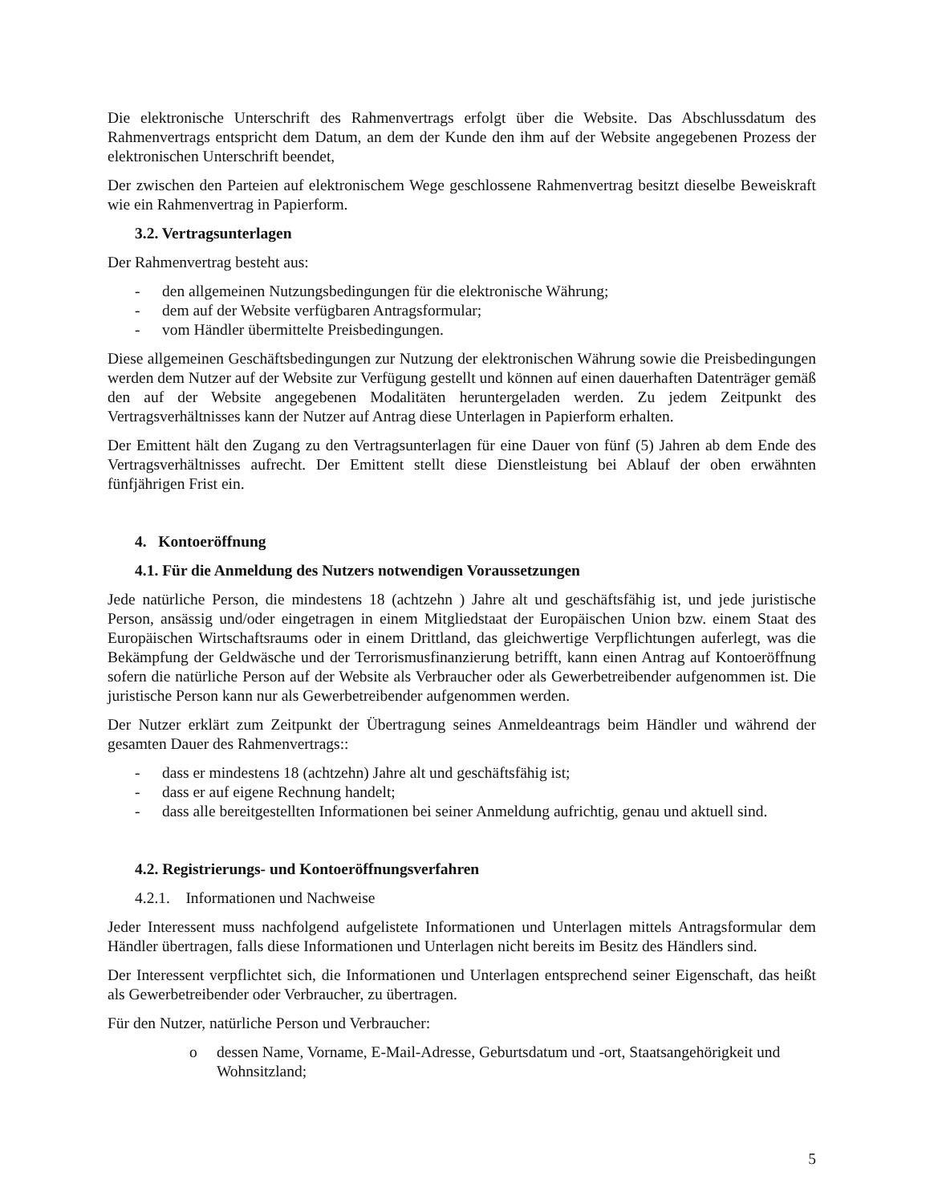Die elektronische Unterschrift des Rahmenvertrags erfolgt über die Website. Das Abschlussdatum des Rahmenvertrags entspricht dem Datum, an dem der Kunde den ihm auf der Website angegebenen Prozess der elektronischen Unterschrift beendet,
Der zwischen den Parteien auf elektronischem Wege geschlossene Rahmenvertrag besitzt dieselbe Beweiskraft wie ein Rahmenvertrag in Papierform.
3.2. Vertragsunterlagen
Der Rahmenvertrag besteht aus:
- den allgemeinen Nutzungsbedingungen für die elektronische Währung;
- dem auf der Website verfügbaren Antragsformular;
- vom Händler übermittelte Preisbedingungen.
Diese allgemeinen Geschäftsbedingungen zur Nutzung der elektronischen Währung sowie die Preisbedingungen werden dem Nutzer auf der Website zur Verfügung gestellt und können auf einen dauerhaften Datenträger gemäß den auf der Website angegebenen Modalitäten heruntergeladen werden. Zu jedem Zeitpunkt des Vertragsverhältnisses kann der Nutzer auf Antrag diese Unterlagen in Papierform erhalten.
Der Emittent hält den Zugang zu den Vertragsunterlagen für eine Dauer von fünf (5) Jahren ab dem Ende des Vertragsverhältnisses aufrecht. Der Emittent stellt diese Dienstleistung bei Ablauf der oben erwähnten fünfjährigen Frist ein.
4. Kontoeröffnung
4.1. Für die Anmeldung des Nutzers notwendigen Voraussetzungen
Jede natürliche Person, die mindestens 18 (achtzehn ) Jahre alt und geschäftsfähig ist, und jede juristische Person, ansässig und/oder eingetragen in einem Mitgliedstaat der Europäischen Union bzw. einem Staat des Europäischen Wirtschaftsraums oder in einem Drittland, das gleichwertige Verpflichtungen auferlegt, was die Bekämpfung der Geldwäsche und der Terrorismusfinanzierung betrifft, kann einen Antrag auf Kontoeröffnung sofern die natürliche Person auf der Website als Verbraucher oder als Gewerbetreibender aufgenommen ist. Die juristische Person kann nur als Gewerbetreibender aufgenommen werden.
Der Nutzer erklärt zum Zeitpunkt der Übertragung seines Anmeldeantrags beim Händler und während der gesamten Dauer des Rahmenvertrags::
- dass er mindestens 18 (achtzehn) Jahre alt und geschäftsfähig ist;
- dass er auf eigene Rechnung handelt;
- dass alle bereitgestellten Informationen bei seiner Anmeldung aufrichtig, genau und aktuell sind.
4.2. Registrierungs- und Kontoeröffnungsverfahren
4.2.1. Informationen und Nachweise
Jeder Interessent muss nachfolgend aufgelistete Informationen und Unterlagen mittels Antragsformular dem Händler übertragen, falls diese Informationen und Unterlagen nicht bereits im Besitz des Händlers sind.
Der Interessent verpflichtet sich, die Informationen und Unterlagen entsprechend seiner Eigenschaft, das heißt als Gewerbetreibender oder Verbraucher, zu übertragen.
Für den Nutzer, natürliche Person und Verbraucher:
o dessen Name, Vorname, E-Mail-Adresse, Geburtsdatum und -ort, Staatsangehörigkeit und Wohnsitzland;
5